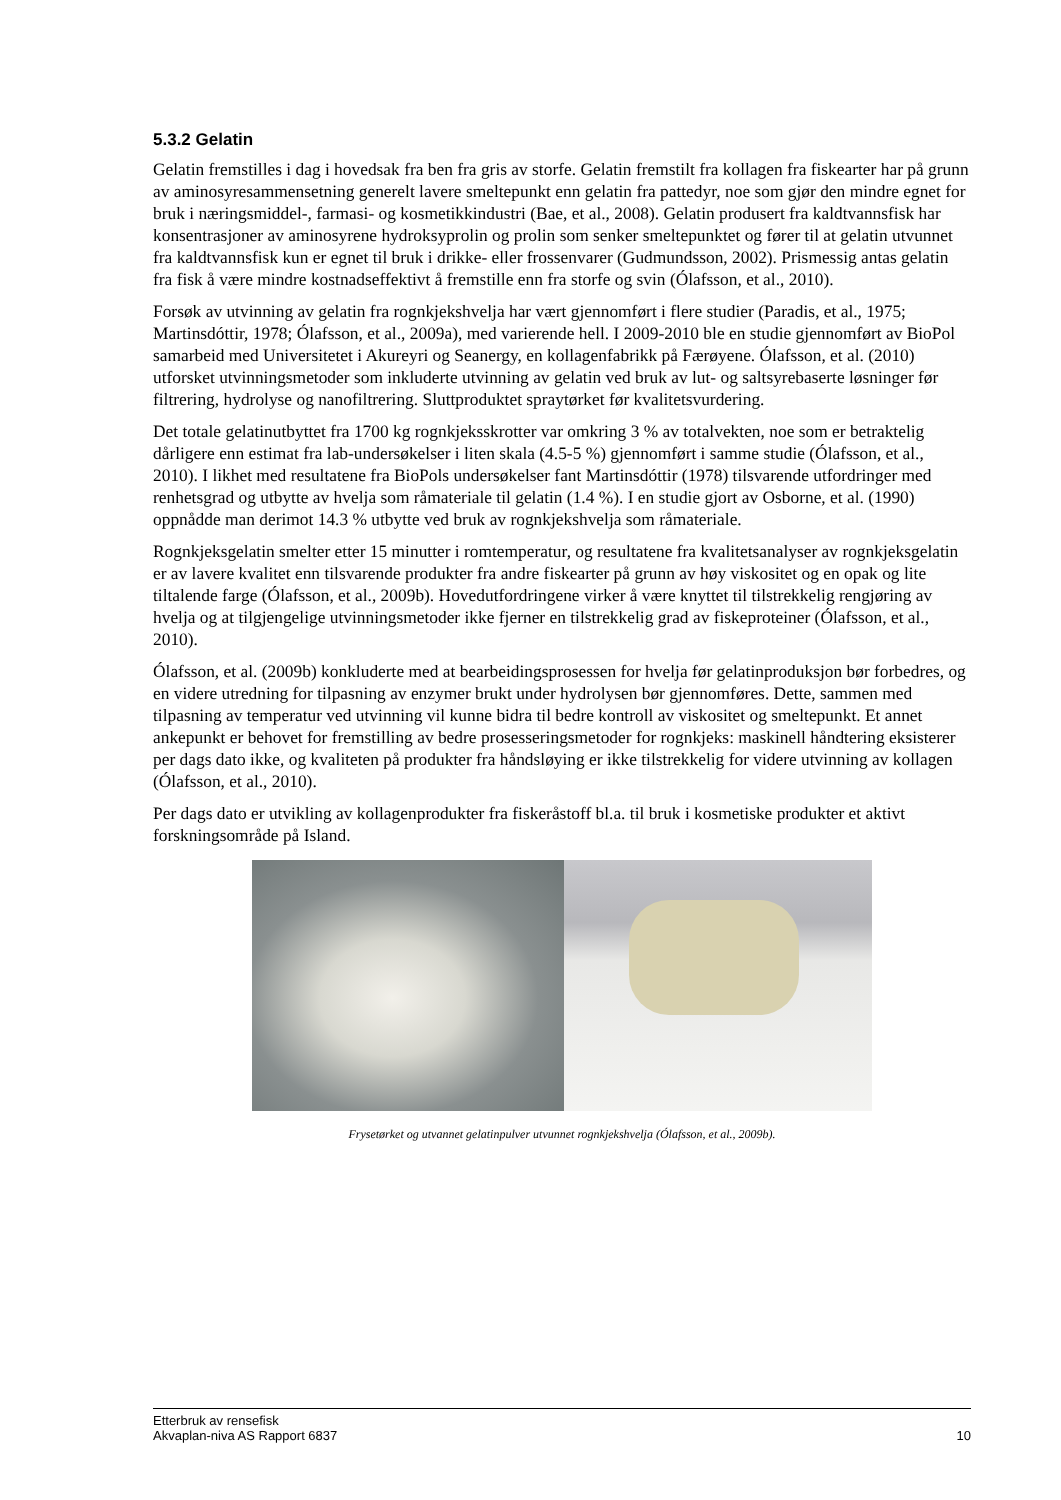5.3.2 Gelatin
Gelatin fremstilles i dag i hovedsak fra ben fra gris av storfe. Gelatin fremstilt fra kollagen fra fiskearter har på grunn av aminosyresammensetning generelt lavere smeltepunkt enn gelatin fra pattedyr, noe som gjør den mindre egnet for bruk i næringsmiddel-, farmasi- og kosmetikkindustri (Bae, et al., 2008). Gelatin produsert fra kaldtvannsfisk har konsentrasjoner av aminosyrene hydroksyprolin og prolin som senker smeltepunktet og fører til at gelatin utvunnet fra kaldtvannsfisk kun er egnet til bruk i drikke- eller frossenvarer (Gudmundsson, 2002). Prismessig antas gelatin fra fisk å være mindre kostnadseffektivt å fremstille enn fra storfe og svin (Ólafsson, et al., 2010).
Forsøk av utvinning av gelatin fra rognkjekshvelja har vært gjennomført i flere studier (Paradis, et al., 1975; Martinsdóttir, 1978; Ólafsson, et al., 2009a), med varierende hell. I 2009-2010 ble en studie gjennomført av BioPol samarbeid med Universitetet i Akureyri og Seanergy, en kollagenfabrikk på Færøyene. Ólafsson, et al. (2010) utforsket utvinningsmetoder som inkluderte utvinning av gelatin ved bruk av lut- og saltsyrebaserte løsninger før filtrering, hydrolyse og nanofiltrering. Sluttproduktet spraytørket før kvalitetsvurdering.
Det totale gelatinutbyttet fra 1700 kg rognkjeksskrotter var omkring 3 % av totalvekten, noe som er betraktelig dårligere enn estimat fra lab-undersøkelser i liten skala (4.5-5 %) gjennomført i samme studie (Ólafsson, et al., 2010). I likhet med resultatene fra BioPols undersøkelser fant Martinsdóttir (1978) tilsvarende utfordringer med renhetsgrad og utbytte av hvelja som råmateriale til gelatin (1.4 %). I en studie gjort av Osborne, et al. (1990) oppnådde man derimot 14.3 % utbytte ved bruk av rognkjekshvelja som råmateriale.
Rognkjeksgelatin smelter etter 15 minutter i romtemperatur, og resultatene fra kvalitetsanalyser av rognkjeksgelatin er av lavere kvalitet enn tilsvarende produkter fra andre fiskearter på grunn av høy viskositet og en opak og lite tiltalende farge (Ólafsson, et al., 2009b). Hovedutfordringene virker å være knyttet til tilstrekkelig rengjøring av hvelja og at tilgjengelige utvinningsmetoder ikke fjerner en tilstrekkelig grad av fiskeproteiner (Ólafsson, et al., 2010).
Ólafsson, et al. (2009b) konkluderte med at bearbeidingsprosessen for hvelja før gelatinproduksjon bør forbedres, og en videre utredning for tilpasning av enzymer brukt under hydrolysen bør gjennomføres. Dette, sammen med tilpasning av temperatur ved utvinning vil kunne bidra til bedre kontroll av viskositet og smeltepunkt. Et annet ankepunkt er behovet for fremstilling av bedre prosesseringsmetoder for rognkjeks: maskinell håndtering eksisterer per dags dato ikke, og kvaliteten på produkter fra håndsløying er ikke tilstrekkelig for videre utvinning av kollagen (Ólafsson, et al., 2010).
Per dags dato er utvikling av kollagenprodukter fra fiskeråstoff bl.a. til bruk i kosmetiske produkter et aktivt forskningsområde på Island.
Frysetørket og utvannet gelatinpulver utvunnet rognkjekshvelja (Ólafsson, et al., 2009b).
Etterbruk av rensefisk
Akvaplan-niva AS Rapport 6837 10